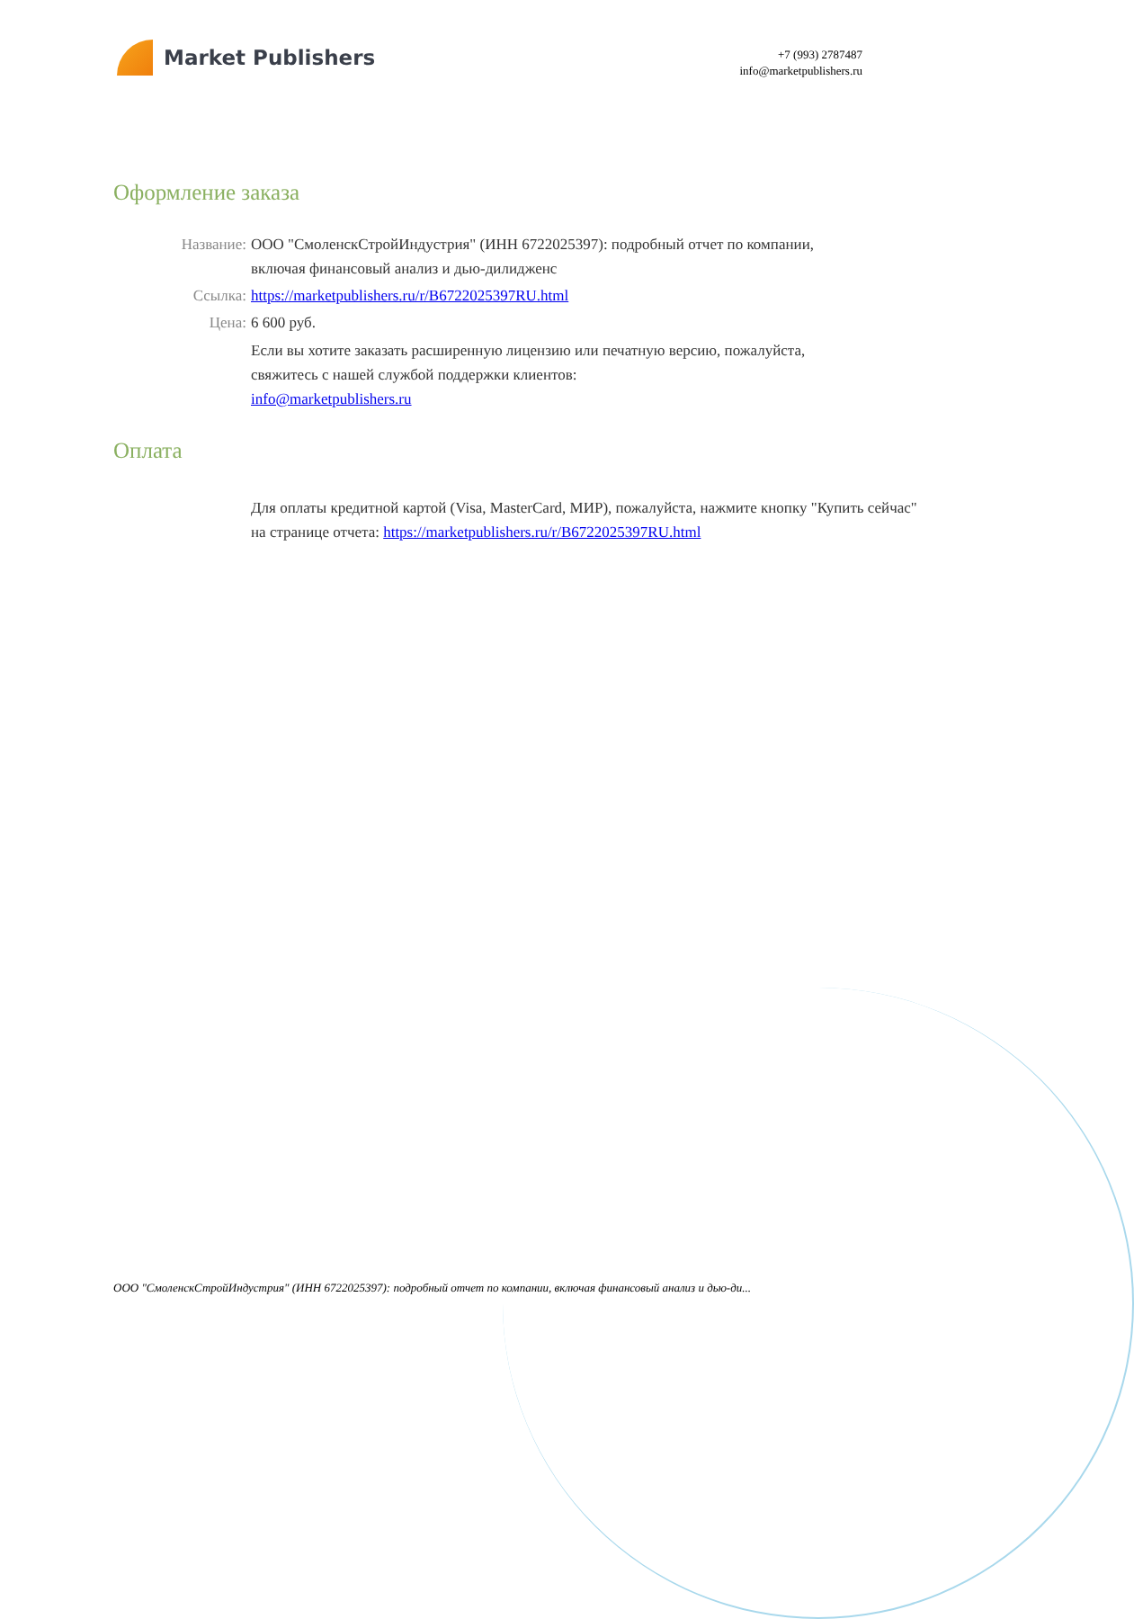Market Publishers
+7 (993) 2787487
info@marketpublishers.ru
Оформление заказа
Название: ООО "СмоленскСтройИндустрия" (ИНН 6722025397): подробный отчет по компании, включая финансовый анализ и дью-дилидженс
Ссылка: https://marketpublishers.ru/r/B6722025397RU.html
Цена: 6 600 руб.
Если вы хотите заказать расширенную лицензию или печатную версию, пожалуйста, свяжитесь с нашей службой поддержки клиентов:
info@marketpublishers.ru
Оплата
Для оплаты кредитной картой (Visa, MasterCard, МИР), пожалуйста, нажмите кнопку "Купить сейчас" на странице отчета: https://marketpublishers.ru/r/B6722025397RU.html
ООО "СмоленскСтройИндустрия" (ИНН 6722025397): подробный отчет по компании, включая финансовый анализ и дью-ди...